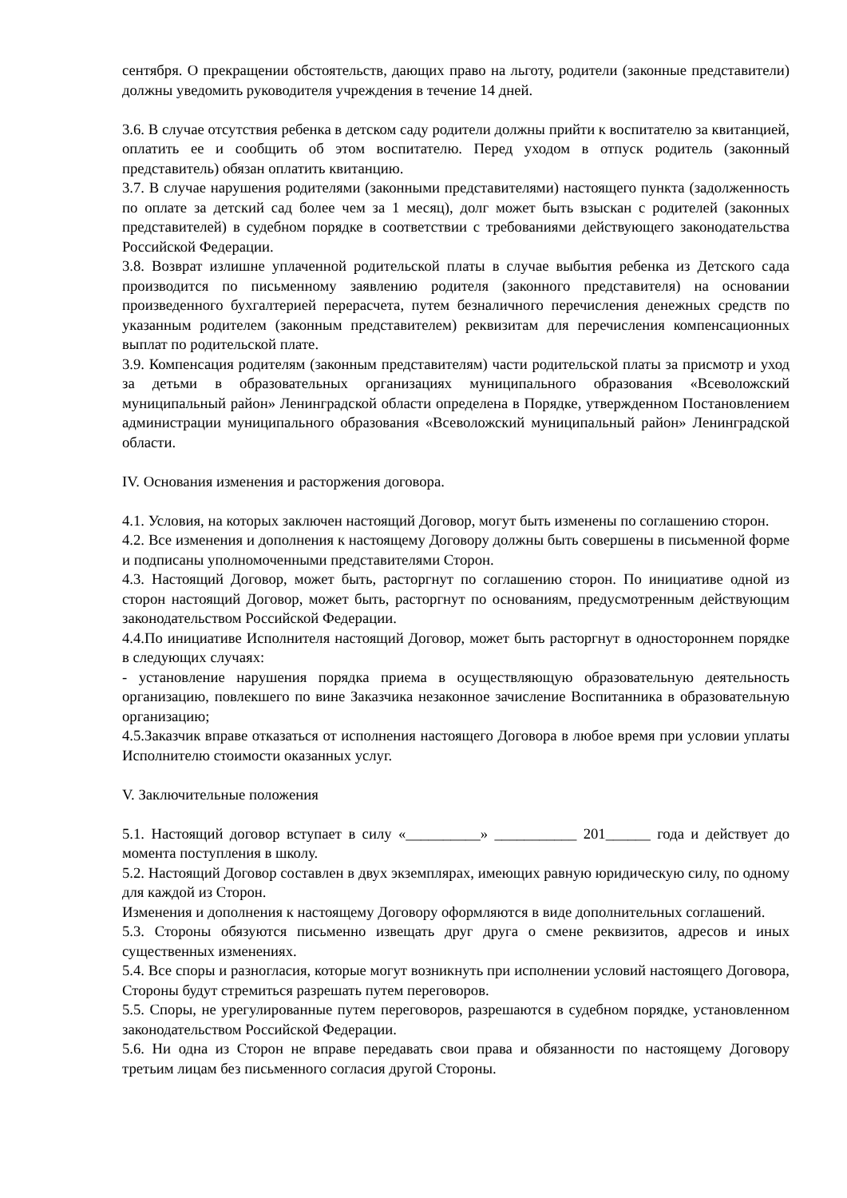сентября. О прекращении обстоятельств, дающих право на льготу, родители (законные представители) должны уведомить руководителя учреждения в течение 14 дней.
3.6. В случае отсутствия ребенка в детском саду родители должны прийти к воспитателю за квитанцией, оплатить ее и сообщить об этом воспитателю. Перед уходом в отпуск родитель (законный представитель) обязан оплатить квитанцию.
3.7. В случае нарушения родителями (законными представителями) настоящего пункта (задолженность по оплате за детский сад более чем за 1 месяц), долг может быть взыскан с родителей (законных представителей) в судебном порядке в соответствии с требованиями действующего законодательства Российской Федерации.
3.8. Возврат излишне уплаченной родительской платы в случае выбытия ребенка из Детского сада производится по письменному заявлению родителя (законного представителя) на основании произведенного бухгалтерией перерасчета, путем безналичного перечисления денежных средств по указанным родителем (законным представителем) реквизитам для перечисления компенсационных выплат по родительской плате.
3.9. Компенсация родителям (законным представителям) части родительской платы за присмотр и уход за детьми в образовательных организациях муниципального образования «Всеволожский муниципальный район» Ленинградской области определена в Порядке, утвержденном Постановлением администрации муниципального образования «Всеволожский муниципальный район» Ленинградской области.
IV. Основания изменения и расторжения договора.
4.1. Условия, на которых заключен настоящий Договор, могут быть изменены по соглашению сторон.
4.2. Все изменения и дополнения к настоящему Договору должны быть совершены в письменной форме и подписаны уполномоченными представителями Сторон.
4.3. Настоящий Договор, может быть, расторгнут по соглашению сторон. По инициативе одной из сторон настоящий Договор, может быть, расторгнут по основаниям, предусмотренным действующим законодательством Российской Федерации.
4.4.По инициативе Исполнителя настоящий Договор, может быть расторгнут в одностороннем порядке в следующих случаях:
- установление нарушения порядка приема в осуществляющую образовательную деятельность организацию, повлекшего по вине Заказчика незаконное зачисление Воспитанника в образовательную организацию;
4.5.Заказчик вправе отказаться от исполнения настоящего Договора в любое время при условии уплаты Исполнителю стоимости оказанных услуг.
V. Заключительные положения
5.1. Настоящий договор вступает в силу «__________» ___________ 201______ года и действует до момента поступления в школу.
5.2. Настоящий Договор составлен в двух экземплярах, имеющих равную юридическую силу, по одному для каждой из Сторон.
Изменения и дополнения к настоящему Договору оформляются в виде дополнительных соглашений.
5.3. Стороны обязуются письменно извещать друг друга о смене реквизитов, адресов и иных существенных изменениях.
5.4. Все споры и разногласия, которые могут возникнуть при исполнении условий настоящего Договора, Стороны будут стремиться разрешать путем переговоров.
5.5. Споры, не урегулированные путем переговоров, разрешаются в судебном порядке, установленном законодательством Российской Федерации.
5.6. Ни одна из Сторон не вправе передавать свои права и обязанности по настоящему Договору третьим лицам без письменного согласия другой Стороны.